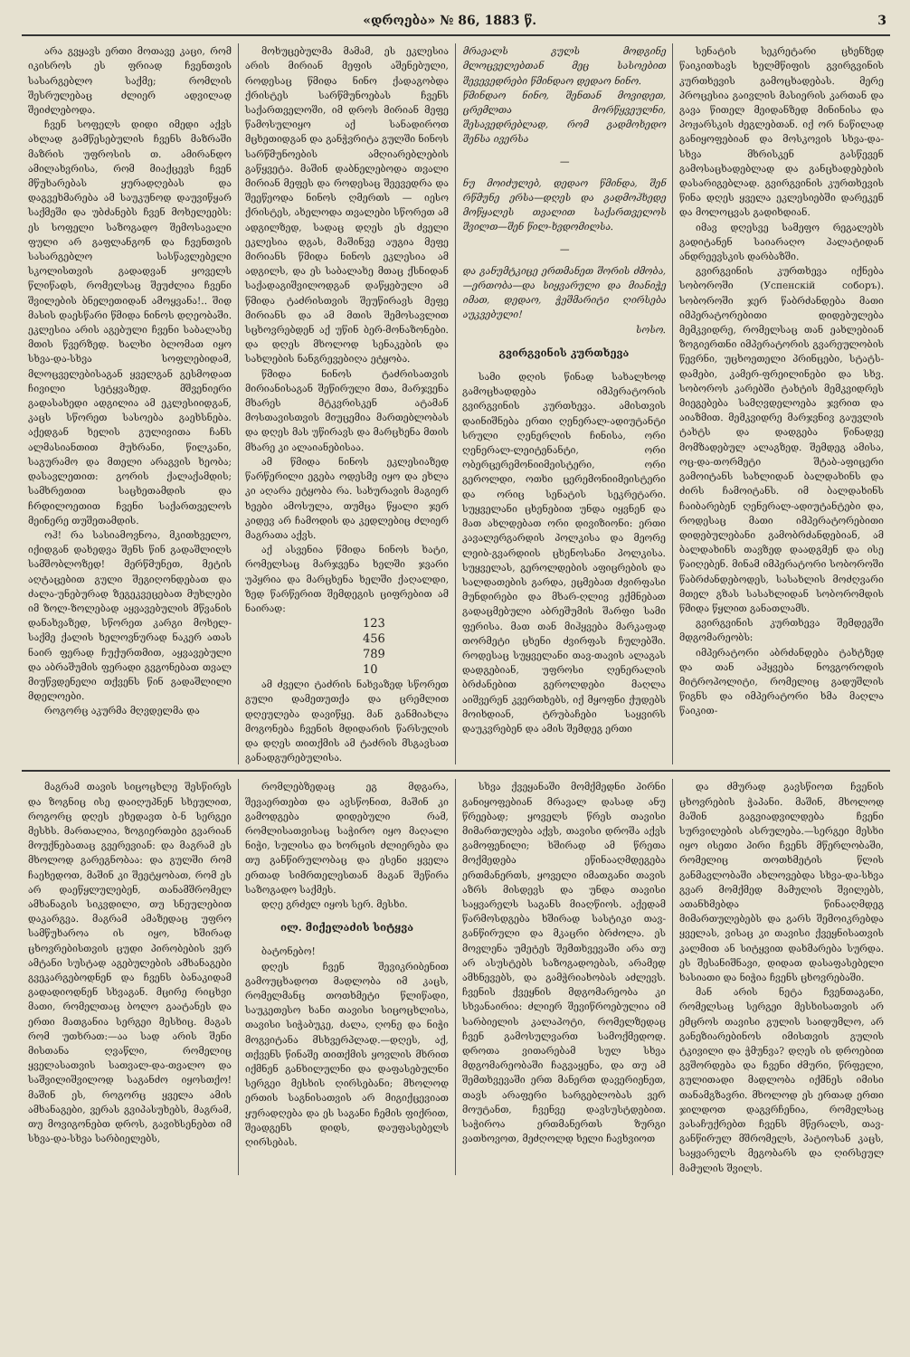«დროება» № 86, 1883 წ. 3
არა გვყავს ერთი მოთავე კაცი, რომ იკისროს ეს ფრიად ჩვენთვის სასარგებლო საქმე; რომლის შესრულებაც ძლიერ ადვილად შეიძლებოდა.
ჩვენ სოფელს დიდი იმედი აქვს ახლად გამწესებულის ჩვენს მაზრაში მაზრის უფროსის თ. ამირანდო ამილახვრისა, რომ მიაქცევს ჩვენ მწუხარებას ყურადღებას და დაგვეხმარება ამ საუკუნოდ დაუვიწყარ საქმეში და უბძანებს ჩვენ მოხელეებს: ეს სოფელი საზოგადო შემოსავალი ფული არ გაფლანგონ და ჩვენთვის სასარგებლო სასწავლებელი სკოლისთვის გადადვან ყოველს წლიწადს, რომელსაც შეუძლია ჩვენი შვილების ბნელეთიდან ამოყვანა!.. შიდ მასის დაესწარი წმიდა ნინოს დღეობაში. ეკლესია არის აგებული ჩვენი საბალახე მთის წვერზედ. ხალხი ბლომათ იყო სხვა-და-სხვა სოფლებიდამ, მლოცველებისაგან ყველგან გესმოდათ ჩივილი სეტყვაზედ. მშვენიერი გადასახედი ადგილია ამ ეკლესიიდგან, კაცს სწორეთ სასოება გაეხსნება. აქედგან ხელის გულივითა ჩანს ალმასიანთით მუხრანი, წილკანი, საგურამო და მთელი არაგვის ხეობა; დასავლეთით: გორის ქალაქამდის; სამხრეთით საცხეთამდის და ჩრდილოეთით ჩვენი საქართველოს მეინერე თუშეთამდის.
ოჰ! რა სასიამოვნოა, მკითხველო, იქიდგან დახედვა შენს წინ გადაშლილს სამშობლოზედ! მერწმუნეთ, მეტის აღტაცებით გული შეგიღონდებათ და ძალა-უნებურად ზეგეკვეცებათ მუხლები იმ ზოლ-ზოლებად აყვავებულის მწვანის დანახვაზედ, სწორეთ კარგი მოხელ-საქმე ქალის ხელოვნურად ნაკერ ათას ნაირ ფერად ჩუქურთმით, აყვავებული და აბრაშუმის ფერადი გვგონებათ თვალ მიუწვდენელი თქვენს წინ გადაშლილი მდელოები.
როგორც აკურმა მღვდელმა და
მოხუცებულმა მამამ, ეს ეკლესია არის მირიან მეფის აშენებული, როდესაც წმიდა ნინო ქადაგობდა ქრისტეს სარწმუნოებას ჩვენს საქართველოში, იმ დროს მირიან მეფე წამოსულიყო აქ სანადიროთ მცხეთიდგან და განჭვრიტა გულში ნინოს სარწმუნოების ამღიარებლების გაწყვეტა. მაშინ დაბნელებოდა თვალი მირიან მეფეს და როდესაც შეევედრა და შეეწეოდა ნინოს ღმერთს — იესო ქრისტეს, ახელოდა თვალები სწორეთ ამ ადგილზედ, სადაც დღეს ეს ძველი ეკლესია დგას, მაშინვე აუგია მეფე მირიანს წმიდა ნინოს ეკლესია ამ ადგილს, და ეს საბალახე მთაც ქსნიდან საქადაგიშვილოდგან დაწყებული ამ წმიდა ტაძრისთვის შეუწირავს მეფე მირიანს და ამ მთის შემოსავლით სცხოვრებდენ აქ უწინ ბერ-მონაზონები. და დღეს მხოლოდ სენაკების და სახლების ნანგრევებიღა ეტყობა.
წმიდა ნინოს ტაძრისათვის მირიანისაგან შეწირული მთა, მარჯვენა მხარეს მტკვრისკენ ატამან მოსთავისთვის მიუცემია მართებლობას და დღეს მას უწირავს და მარცხენა მთის მხარე კი ალაიანებისაა.
ამ წმიდა ნინოს ეკლესიაზედ წარწერილი ეგება ოდესმე იყო და ეხლა კი აღარა ეტყობა რა. სახურავის მაგიერ ხეები ამოსულა, თუმცა წყალი ჯერ კიდევ არ ჩამოდის და კედლებიც ძლიერ მაგრათა აქვს.
აქ ასვენია წმიდა ნინოს ხატი, რომელსაც მარჯვენა ხელში ჯვარი უპყრია და მარცხენა ხელში ქაღალდი, ზედ წარწერით შემდეგის ციფრებით ამ ნაირად:
123
456
789
10
ამ ძველი ტაძრის ნახვაზედ სწორეთ გული დამეთუთქა და ცრემლით დღეულება დავიწყე. მან განმიახლა მოგონება ჩვენის მდიდარის წარსულის და დღეს თითქმის ამ ტაძრის მსგავსათ განადგურებულისა.
მრავალს გულს მოდგინე მლოცველებთან მეც სასოებით შევევედრები წმინდაო დედაო ნინო.
წმინდაო ნინო, შენთან მოვიდეთ, ცრემლთა მორწყვეულნი, შესავედრებლად, რომ გადმოხედო შენსა ივერსა
—
ნუ მოიძულებ, დედაო წმინდა, შენ რწმუნე ერსა—დღეს და გადმოჰხედე მოწყალეს თვალით საქართველოს შვილთ—შენ წილ-ხვდომილსა.
—
და განუმტკიცე ერთმანეთ შორის ძმობა,—ერთობა—და სიყვარული და მიანიჭე იმათ, დედაო, ჭეშმარიტი ღირსება აუკვებული!
სოსო.
გვირგვინის კურთხევა
სამი დღის წინად სახალხოდ გამოცხადდება იმპერატორის გვირგვინის კურთხევა. ამისთვის დაინიშნება ერთი ღენერალ-ადიუტანტი სრული ღენერლის ჩინისა, ორი ღენერალ-ლეიტენანტი, ორი ობერცერემონიიმეისტერი, ორი გეროლდი, ოთხი ცერემონიიმეისტერი და ორიც სენატის სეკრეტარი. სუყველანი ცხენებით უნდა იყვნენ და მათ ახლდებათ ორი დივიზიონი: ერთი კავალერგარდის პოლკისა და მეორე ლეიბ-გვარდიის ცხენოსანი პოლკისა. სუყველას, გეროლდების აფიცრების და სალდათების გარდა, ეცმებათ ძვირფასი მუნდირები და მხარ-ღლივ ექმნებათ გადაცმებული აბრეშუმის შარფი სამი ფერისა. მათ თან მიჰყვება მარკაფად თორმეტი ცხენი ძვირფას ჩულებში. როდესაც სუყველანი თავ-თავის ალაგას დადგებიან, უფროსი ღენერალის ბრძანებით გეროლდები მაღლა აიშვერენ კვერთხებს, იქ მყოფნი ქუდებს მოიხდიან, ტრუბაჩები საყვირს დაუკვრებენ და ამის შემდეგ ერთი
სენატის სეკრეტარი ცხენზედ წაიკითხავს ხელმწიფის გვირგვინის კურთხევის გამოცხადებას. მერე პროცესია გაივლის მასიერის კართან და გავა წითელ მეიდანზედ მინინისა და პოჟარსკის ძეგლებთან. იქ ორ ნაწილად განიყოფებიან და მოსკოვის სხვა-და-სხვა მხრისკენ გასწევენ გამოსაცხადებლად და განცხადებების დასარიგებლად. გვირგვინის კურთხევის წინა დღეს ყველა ეკლესიებში დარეკენ და მოლოცვას გადიხდიან.
იმავ დღესვე სამეფო რეგალებს გადიტანენ საიარაღო პალატიდან ანდრეევსკის დარბაზში.
გვირგვინის კურთხევა იქნება სობოროში (Успенскій соборъ). სობოროში ჯერ წაბრძანდება მათი იმპერატორებითი დიდებულება მემკვიდრე, რომელსაც თან ეახლებიან ზოგიერთნი იმპერატორის გვარეულობის წევრნი, უცხოეთელი პრინცები, სტატს-დამები, კამერ-ფრეილინები და სხვ. სობოროს კარებში ტახტის მემკვიდრეს მიეგებება სამღვდელოება ჯვრით და აიაზმით. მემკვიდრე მარჯვნივ გაუვლის ტახტს და დადგება წინადვე მომზადებულ ალაგზედ. შემდეგ ამისა, ოც-და-თორმეტი შტაბ-აფიცერი გამოიტანს სახლიდან ბალდახინს და ძირს ჩამოიტანს. იმ ბალდახინს ჩაიბარებენ ღენერალ-ადიუტანტები და, როდესაც მათი იმპერატორებითი დიდებულებანი გამობრძანდებიან, ამ ბალდახინს თავზედ დაადგმენ და ისე წაიღებენ. მინამ იმპერატორი სობოროში წაბრძანდებოდეს, სასახლის მოძღვარი მთელ გზას სასახლიდან სობორომდის წმიდა წყლით განათლამს.
გვირგვინის კურთხევა შემდეგში მდგომარეობს:
იმპერატორი აბრძანდება ტახტზედ და თან აჰყვება ნოვგოროდის მიტროპოლიტი, რომელიც გადუშლის წიგნს და იმპერატორი ხმა მაღლა წაიკით-
მაგრამ თავის სიცოცხლე შესწირეს და ზოგნიც ისე დაიღუპნენ სხეულით, როგორც დღეს ეხედავთ ბ-ნ სერგეი მესხს. მართალია, ზოგიერთები გვარიან მოუქნებათაც გვერევიან: და მაგრამ ეს მხოლოდ გარეგნობაა: და გულში რომ ჩაეხედოთ, მაშინ კი შეეტყობათ, რომ ეს არ დაეწყლულებენ, თანამშრომელ ამხანაგის სიკვდილი, თუ სნეულებით დაკარგვა. მაგრამ ამაზედაც უფრო სამწუხაროა ის იყო, ხშირად ცხოვრებისთვის ცუდი პირობების ვერ ამტანი სუსტად აგებულების ამხანაგები გვეკარგებოდნენ და ჩვენს ბანაკიდამ გადადიოდნენ სხვაგან. მცირე რიცხვი მათი, რომელთაც ბოლო გაატანეს და ერთი მათგანია სერგეი მესხიც. მაგას რომ უთხრათ:—აა სად არის შენი მისთანა ღვაწლი, რომელიც ყველასათვის სათვალ-და-თვალო და საშვილიშვილოდ საგანძო იყოსთქო! მაშინ ეს, როგორც ყველა ამის ამხანაგები, ვერას გვიპასუხებს, მაგრამ, თუ მოვიგონებთ დროს, გავიხსენებთ იმ სხვა-და-სხვა სარბიელებს,
რომლებზედაც ეგ მდგარა, შევაერთებთ და ავსწონით, მაშინ კი გამოდგება დიდებული რამ, რომლისათვისაც საჭირო იყო მაღალი ნიჭი, სულისა და ხორცის ძლიერება და თუ განწირულობაც და ესენი ყველა ერთად სიმრთელესთან მაგან შეწირა საზოგადო საქმეს.
დღე გრძელ იყოს სერ. მესხი.
ილ. მიქელაძის სიტყვა
ბატონებო!
დღეს ჩვენ შევიკრიბენით გამოუცხადოთ მადლობა იმ კაცს, რომელმანც თოთხმეტი წლიწადი, საუკეთესო ხანი თავისი სიცოცხლისა, თავისი სიჭაბუკე, ძალა, ღონე და ნიჭი მოგვიტანა მსხვერპლად.—დღეს, აქ, თქვენს წინაშე თითქმის ყოვლის მხრით იქმნენ განხილულნი და დაფასებულნი სერგეი მესხის ღირსებანი; მხოლოდ ერთის საგნისათვის არ მიგიქცევიათ ყურადღება და ეს საგანი ჩემის ფიქრით, შეადგენს დიდს, დაუფასებელს ღირსებას.
სხვა ქვეყანაში მომქმედნი პირნი განიყოფებიან მრავალ დასად ანუ წრეებად; ყოველს წრეს თავისი მიმართულება აქვს, თავისი დროშა აქვს გამოფენილი; ხშირად ამ წრეთა მოქმედება ეწინააღმდეგება ერთმანერთს, ყოველი იმათგანი თავის აზრს მისდევს და უნდა თავისი საყვარელს საგანს მიაღწიოს. აქედამ წარმოსდგება ხშირად სასტიკი თავ-განწირული და მკაცრი ბრძოლა. ეს მოვლენა უმეტეს შემთხვევაში არა თუ არ ასუსტებს საზოგადოებას, არამედ ამხნევებს, და გამჭრიახობას აძლევს. ჩვენის ქვეყნის მდგომარეობა კი სხვანაირია: ძლიერ შევიწროებულია იმ სარბიელის კალაპოტი, რომელზედაც ჩვენ გამოსულვართ სამოქმედოდ. დროთა ვითარებამ სულ სხვა მდგომარეობაში ჩაგვაყენა, და თუ ამ შემთხვევაში ერთ მანერთ დავერიენეთ, თავს არაფერი სარგებლობას ვერ მოუტანთ, ჩვენვე დავსუსტდებით. საჭიროა ერთმანერთს ზურგი ვათხოვოთ, მეძღოლდ ხელი ჩავხვიოთ
და ძმურად გავსწიოთ ჩვენის ცხოვრების ჭაპანი. მაშინ, მხოლოდ მაშინ გაგვიადვილდება ჩვენი სურვილების ასრულება.—სერგეი მესხი იყო ისეთი პირი ჩვენს მწერლობაში, რომელიც თოთხმეტის წლის განმავლობაში ახლოვებდა სხვა-და-სხვა გვარ მომქმედ მამულის შვილებს, ათანხმებდა წინააღმდეგ მიმართულებებს და გარს შემოიკრებდა ყველას, ვისაც კი თავისი ქვეყნისათვის კალმით ან სიტყვით დახმარება სურდა. ეს შესანიშნავი, დიდათ დასაფასებელი ხასიათი და ნიჭია ჩვენს ცხოვრებაში.
მან არის ნეტა ჩვენთაგანი, რომელსაც სერგეი მესხისათვის არ ემცროს თავისი გულის საიდუმლო, არ განეზიარებინოს იმისთვის გულის ტკივილი და ჭმუნვა? დღეს ის დროებით გვშორდება და ჩვენი ძმური, წრფელი, გულითადი მადლობა იქმნეს იმისი თანამგზავრი. მხოლოდ ეს ერთად ერთი ჯილდოთ დაგვრჩენია, რომელსაც ვასაჩუქრებთ ჩვენს მწერალს, თავ-განწირულ მშრომელს, პატიოსან კაცს, საყვარელს მეგობარს და ღირსეულ მამულის შვილს.